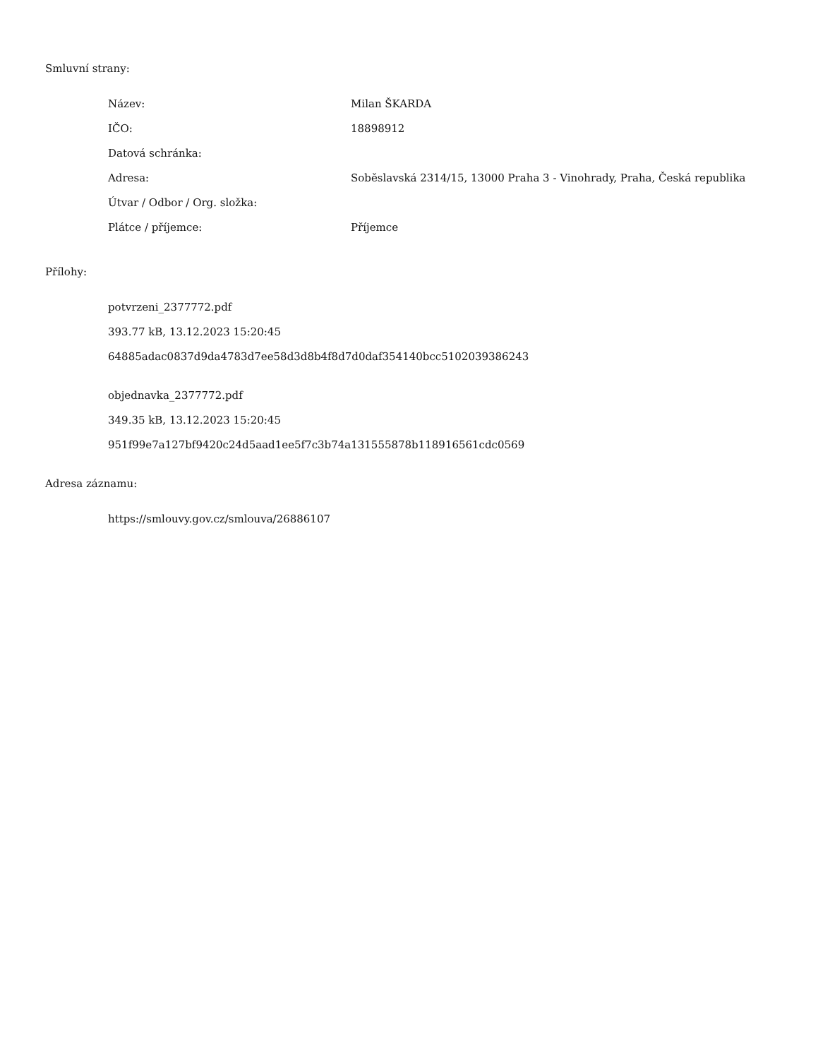Smluvní strany:
| Název: | Milan ŠKARDA |
| IČO: | 18898912 |
| Datová schránka: | |
| Adresa: | Soběslavská 2314/15, 13000 Praha 3 - Vinohrady, Praha, Česká republika |
| Útvar / Odbor / Org. složka: | |
| Plátce / příjemce: | Příjemce |
Přílohy:
potvrzeni_2377772.pdf
393.77 kB, 13.12.2023 15:20:45
64885adac0837d9da4783d7ee58d3d8b4f8d7d0daf354140bcc5102039386243
objednavka_2377772.pdf
349.35 kB, 13.12.2023 15:20:45
951f99e7a127bf9420c24d5aad1ee5f7c3b74a131555878b118916561cdc0569
Adresa záznamu:
https://smlouvy.gov.cz/smlouva/26886107